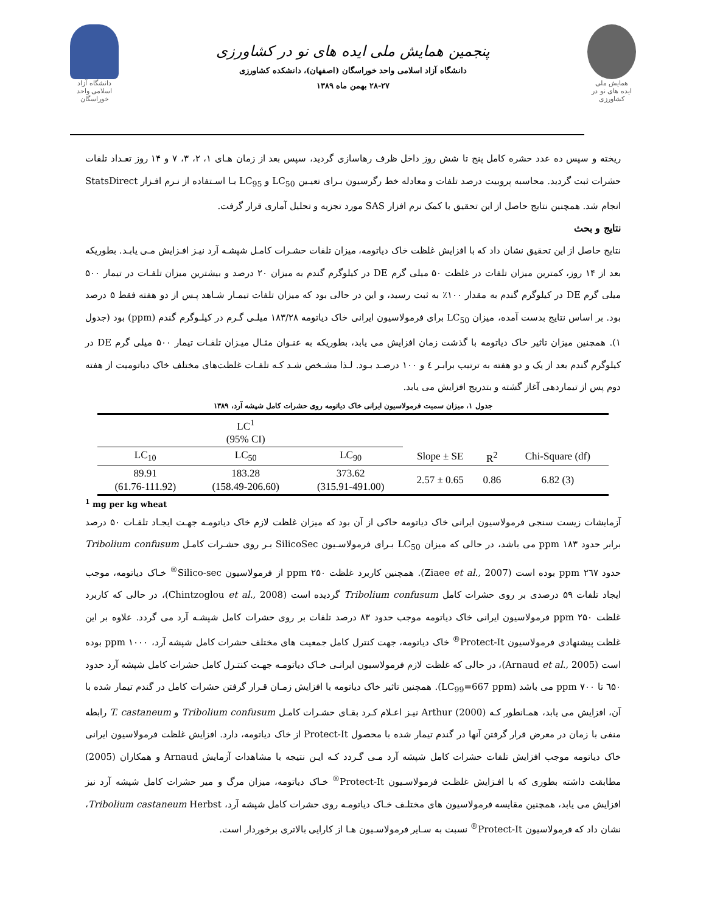دانشگاه آزاد اسلامی واحد خوراسگان
پنجمین همایش ملی ایده های نو در کشاورزی
دانشگاه آزاد اسلامی واحد خوراسگان (اصفهان)، دانشکده کشاورزی
۲۸-۲۷ بهمن ماه ۱۳۸۹
همایش ملی
ایده های نو در کشاورزی
ریخته و سپس ده عدد حشره کامل پنج تا شش روز داخل ظرف رهاسازی گردید، سپس بعد از زمان هـای ۱، ۲، ۳، ۷ و ۱۴ روز تعـداد تلفات حشرات ثبت گردید. محاسبه پروبیت درصد تلفات و معادله خط رگرسیون بـرای تعیـین LC<sub>50</sub> و LC<sub>95</sub> بـا اسـتفاده از نـرم افـزار StatsDirect انجام شد. همچنین نتایج حاصل از این تحقیق با کمک نرم افزار SAS مورد تجزیه و تحلیل آماری قرار گرفت.
نتایج و بحث
نتایج حاصل از این تحقیق نشان داد که با افزایش غلظت خاک دیاتومه، میزان تلفات حشـرات کامـل شپشـه آرد نیـز افـزایش مـی یابـد. بطوریکه بعد از ۱۴ روز، کمترین میزان تلفات در غلظت ۵۰ میلی گرم DE در کیلوگرم گندم به میزان ۲۰ درصد و بیشترین میزان تلفـات در تیمار ۵۰۰ میلی گرم DE در کیلوگرم گندم به مقدار ۱۰۰٪ به ثبت رسید، و این در حالی بود که میزان تلفات تیمـار شـاهد پـس از دو هفته فقط ۵ درصد بود. بر اساس نتایج بدست آمده، میزان LC<sub>50</sub> برای فرمولاسیون ایرانی خاک دیاتومه ۱۸۳/۲۸ میلـی گـرم در کیلـوگرم گندم (ppm) بود (جدول ۱). همچنین میزان تاثیر خاک دیاتومه با گذشت زمان افزایش می یابد، بطوریکه به عنـوان مثـال میـزان تلفـات تیمار ۵۰۰ میلی گرم DE در کیلوگرم گندم بعد از یک و دو هفته به ترتیب برابـر ٤ و ۱۰۰ درصـد بـود. لـذا مشـخص شـد کـه تلفـات غلظت‌های مختلف خاک دیاتومیت از هفته دوم پس از تیماردهی آغاز گشته و بتدریج افزایش می یابد.
جدول ۱، میزان سمیت فرمولاسیون ایرانی خاک دیاتومه روی حشرات کامل شپشه آرد، ۱۳۸۹
| | LC<sup>1</sup> (95% CI) | | | | |
| LC<sub>10</sub> | LC<sub>50</sub> | LC<sub>90</sub> | Slope ± SE | R<sup>2</sup> | Chi-Square (df) |
| 89.91 (61.76-111.92) | 183.28 (158.49-206.60) | 373.62 (315.91-491.00) | 2.57 ± 0.65 | 0.86 | 6.82 (3) |
<sup>1</sup> mg per kg wheat
آزمایشات زیست سنجی فرمولاسیون ایرانی خاک دیاتومه حاکی از آن بود که میزان غلظت لازم خاک دیاتومـه جهـت ایجـاد تلفـات ۵۰ درصد برابر حدود ۱۸۳ ppm می باشد، در حالی که میزان LC<sub>50</sub> بـرای فرمولاسـیون SilicoSec بـر روی حشـرات کامـل Tribolium confusum حدود ۲٦۷ ppm بوده است (Ziaee et al., 2007). همچنین کاربرد غلظت ۲۵۰ ppm از فرمولاسیون Silico-sec<sup>®</sup> خـاک دیاتومه، موجب ایجاد تلفات ۵۹ درصدی بر روی حشرات کامل Tribolium confusum گردیده است (Chintzoglou et al., 2008)، در حالی که کاربرد غلظت ۲۵۰ ppm فرمولاسیون ایرانی خاک دیاتومه موجب حدود ۸۳ درصد تلفات بر روی حشرات کامل شپشـه آرد می گردد. علاوه بر این غلظت پیشنهادی فرمولاسیون Protect-It<sup>®</sup> خاک دیاتومه، جهت کنترل کامل جمعیت های مختلف حشرات کامل شپشه آرد، ۱۰۰۰ ppm بوده است (Arnaud et al., 2005)، در حالی که غلظت لازم فرمولاسیون ایرانـی خـاک دیاتومـه جهـت کنتـرل کامل حشرات کامل شپشه آرد حدود ٦۵۰ تا ۷۰۰ ppm می باشد (LC<sub>99</sub>=667 ppm). همچنین تاثیر خاک دیاتومه با افزایش زمـان قـرار گرفتن حشرات کامل در گندم تیمار شده با آن، افزایش می یابد، همـانطور کـه Arthur (2000) نیـز اعـلام کـرد بقـای حشـرات کامـل Tribolium confusum و T. castaneum رابطه منفی با زمان در معرض قرار گرفتن آنها در گندم تیمار شده با محصول Protect-It از خاک دیاتومه، دارد. افزایش غلظت فرمولاسیون ایرانی خاک دیاتومه موجب افزایش تلفات حشرات کامل شپشه آرد مـی گـردد کـه ایـن نتیجه با مشاهدات آزمایش Arnaud و همکاران (2005) مطابقت داشته بطوری که با افـزایش غلظـت فرمولاسـیون Protect-It<sup>®</sup> خـاک دیاتومه، میزان مرگ و میر حشرات کامل شپشه آرد نیز افزایش می یابد، همچنین مقایسه فرمولاسیون های مختلـف خـاک دیاتومـه روی حشرات کامل شپشه آرد، Tribolium castaneum Herbst، نشان داد که فرمولاسیون Protect-It<sup>®</sup> نسبت به سـایر فرمولاسـیون هـا از کارایی بالاتری برخوردار است.